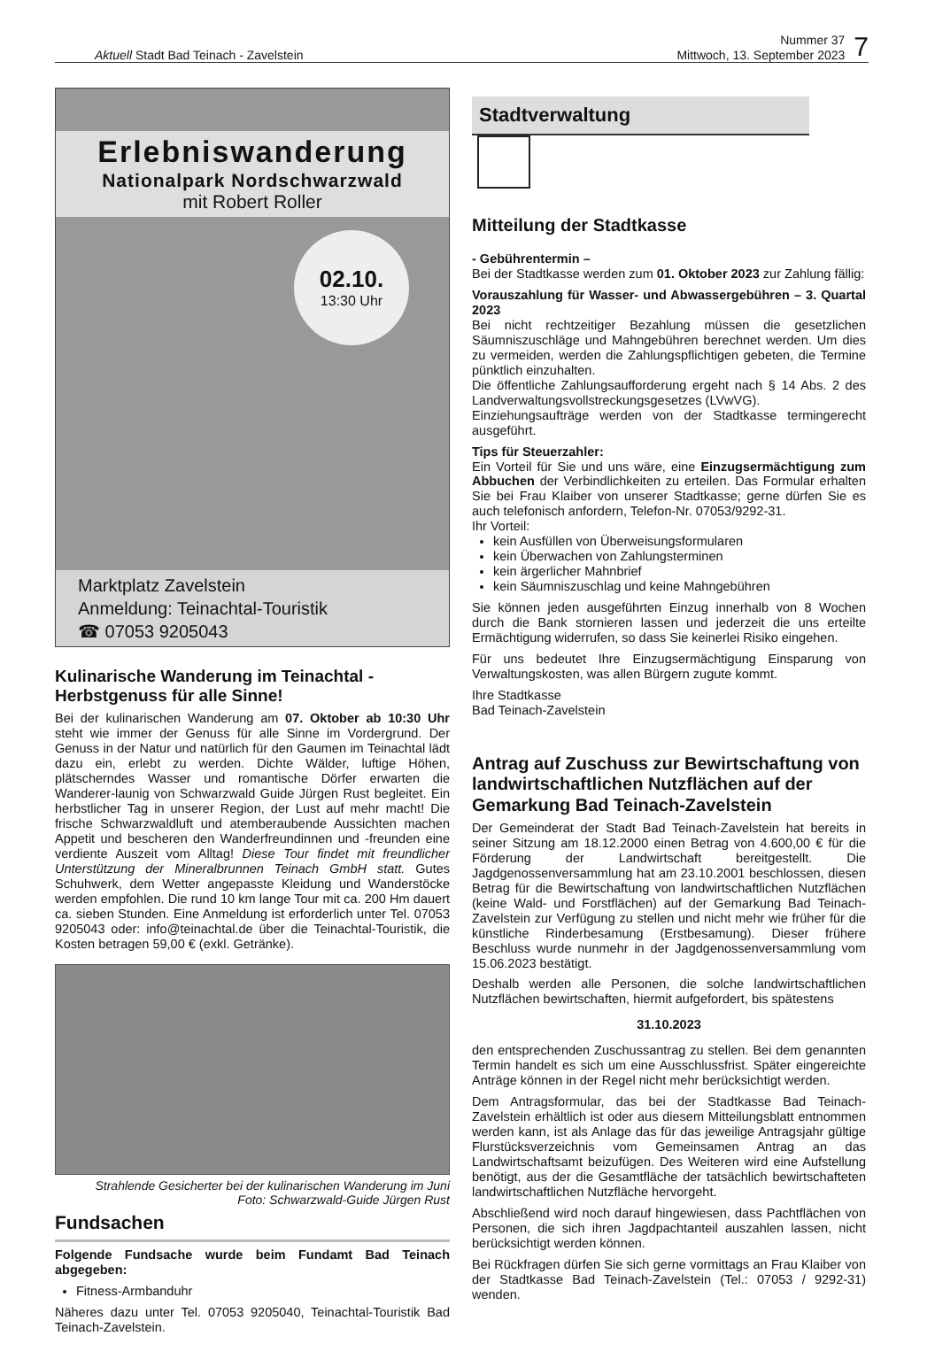Aktuell Stadt Bad Teinach - Zavelstein
Nummer 37
Mittwoch, 13. September 2023
7
Erlebniswanderung
Nationalpark Nordschwarzwald
mit Robert Roller
02.10.
13:30 Uhr
Marktplatz Zavelstein
Anmeldung: Teinachtal-Touristik
☎ 07053 9205043
Kulinarische Wanderung im Teinachtal - Herbstgenuss für alle Sinne!
Bei der kulinarischen Wanderung am 07. Oktober ab 10:30 Uhr steht wie immer der Genuss für alle Sinne im Vordergrund. Der Genuss in der Natur und natürlich für den Gaumen im Teinachtal lädt dazu ein, erlebt zu werden. Dichte Wälder, luftige Höhen, plätscherndes Wasser und romantische Dörfer erwarten die Wanderer-launig von Schwarzwald Guide Jürgen Rust begleitet. Ein herbstlicher Tag in unserer Region, der Lust auf mehr macht! Die frische Schwarzwaldluft und atemberaubende Aussichten machen Appetit und bescheren den Wanderfreundinnen und -freunden eine verdiente Auszeit vom Alltag! Diese Tour findet mit freundlicher Unterstützung der Mineralbrunnen Teinach GmbH statt. Gutes Schuhwerk, dem Wetter angepasste Kleidung und Wanderstöcke werden empfohlen. Die rund 10 km lange Tour mit ca. 200 Hm dauert ca. sieben Stunden. Eine Anmeldung ist erforderlich unter Tel. 07053 9205043 oder: info@teinachtal.de über die Teinachtal-Touristik, die Kosten betragen 59,00 € (exkl. Getränke).
Strahlende Gesicherter bei der kulinarischen Wanderung im Juni
Foto: Schwarzwald-Guide Jürgen Rust
Fundsachen
Folgende Fundsache wurde beim Fundamt Bad Teinach abgegeben:
Fitness-Armbanduhr
Näheres dazu unter Tel. 07053 9205040, Teinachtal-Touristik Bad Teinach-Zavelstein.
Stadtverwaltung
Mitteilung der Stadtkasse
- Gebührentermin –
Bei der Stadtkasse werden zum 01. Oktober 2023 zur Zahlung fällig:
Vorauszahlung für Wasser- und Abwassergebühren – 3. Quartal 2023
Bei nicht rechtzeitiger Bezahlung müssen die gesetzlichen Säumniszuschläge und Mahngebühren berechnet werden. Um dies zu vermeiden, werden die Zahlungspflichtigen gebeten, die Termine pünktlich einzuhalten.
Die öffentliche Zahlungsaufforderung ergeht nach § 14 Abs. 2 des Landverwaltungsvollstreckungsgesetzes (LVwVG).
Einziehungsaufträge werden von der Stadtkasse termingerecht ausgeführt.
Tips für Steuerzahler:
Ein Vorteil für Sie und uns wäre, eine Einzugsermächtigung zum Abbuchen der Verbindlichkeiten zu erteilen. Das Formular erhalten Sie bei Frau Klaiber von unserer Stadtkasse; gerne dürfen Sie es auch telefonisch anfordern, Telefon-Nr. 07053/9292-31.
Ihr Vorteil:
kein Ausfüllen von Überweisungsformularen
kein Überwachen von Zahlungsterminen
kein ärgerlicher Mahnbrief
kein Säumniszuschlag und keine Mahngebühren
Sie können jeden ausgeführten Einzug innerhalb von 8 Wochen durch die Bank stornieren lassen und jederzeit die uns erteilte Ermächtigung widerrufen, so dass Sie keinerlei Risiko eingehen.
Für uns bedeutet Ihre Einzugsermächtigung Einsparung von Verwaltungskosten, was allen Bürgern zugute kommt.
Ihre Stadtkasse
Bad Teinach-Zavelstein
Antrag auf Zuschuss zur Bewirtschaftung von landwirtschaftlichen Nutzflächen auf der Gemarkung Bad Teinach-Zavelstein
Der Gemeinderat der Stadt Bad Teinach-Zavelstein hat bereits in seiner Sitzung am 18.12.2000 einen Betrag von 4.600,00 € für die Förderung der Landwirtschaft bereitgestellt. Die Jagdgenossenversammlung hat am 23.10.2001 beschlossen, diesen Betrag für die Bewirtschaftung von landwirtschaftlichen Nutzflächen (keine Wald- und Forstflächen) auf der Gemarkung Bad Teinach-Zavelstein zur Verfügung zu stellen und nicht mehr wie früher für die künstliche Rinderbesamung (Erstbesamung). Dieser frühere Beschluss wurde nunmehr in der Jagdgenossenversammlung vom 15.06.2023 bestätigt.
Deshalb werden alle Personen, die solche landwirtschaftlichen Nutzflächen bewirtschaften, hiermit aufgefordert, bis spätestens
31.10.2023
den entsprechenden Zuschussantrag zu stellen. Bei dem genannten Termin handelt es sich um eine Ausschlussfrist. Später eingereichte Anträge können in der Regel nicht mehr berücksichtigt werden.
Dem Antragsformular, das bei der Stadtkasse Bad Teinach-Zavelstein erhältlich ist oder aus diesem Mitteilungsblatt entnommen werden kann, ist als Anlage das für das jeweilige Antragsjahr gültige Flurstücksverzeichnis vom Gemeinsamen Antrag an das Landwirtschaftsamt beizufügen. Des Weiteren wird eine Aufstellung benötigt, aus der die Gesamtfläche der tatsächlich bewirtschafteten landwirtschaftlichen Nutzfläche hervorgeht.
Abschließend wird noch darauf hingewiesen, dass Pachtflächen von Personen, die sich ihren Jagdpachtanteil auszahlen lassen, nicht berücksichtigt werden können.
Bei Rückfragen dürfen Sie sich gerne vormittags an Frau Klaiber von der Stadtkasse Bad Teinach-Zavelstein (Tel.: 07053 / 9292-31) wenden.